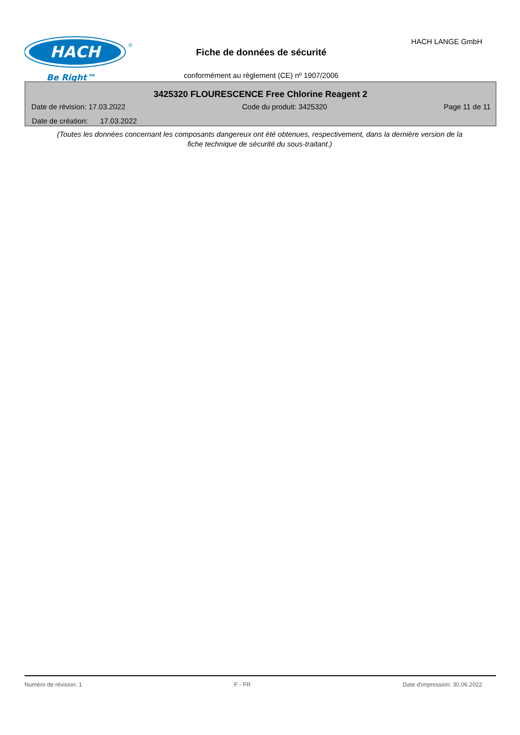HACH
®
Be Right™
HACH LANGE GmbH
Fiche de données de sécurité
conformément au règlement (CE) nº 1907/2006
3425320 FLOURESCENCE Free Chlorine Reagent 2
Date de révision: 17.03.2022 Code du produit: 3425320 Page 11 de 11
Date de création: 17.03.2022
(Toutes les données concernant les composants dangereux ont été obtenues, respectivement, dans la dernière version de la fiche technique de sécurité du sous-traitant.)
Numéro de révision: 1 F - FR Date d'impression: 30.06.2022